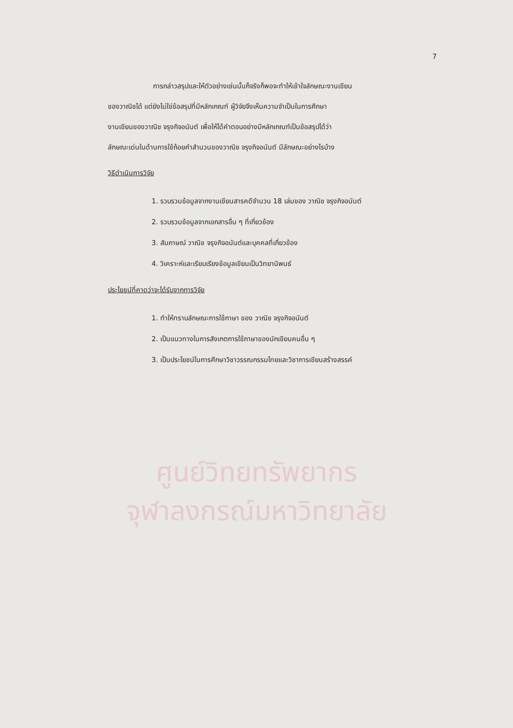7
การกล่าวสรุปและให้ตัวอย่างเช่นนั้นก็จริงก็พอจะทำให้เข้าใจลักษณะงานเขียน
ของวาณิชได้ แต่ยังไม่ใช่ข้อสรุปที่มีหลักเกณฑ์ ผู้วิจัยจึงเห็นความจำเป็นในการศึกษา
งานเขียนของวาณิช จรุงกิจอนันต์ เพื่อให้ได้คำตอบอย่างมีหลักเกณฑ์เป็นข้อสรุปได้ว่า
ลักษณะเด่นในด้านการใช้ถ้อยคำสำนวนของวาณิช จรุงกิจอนันต์ มีลักษณะอย่างไรบ้าง
วิธีดำเนินการวิจัย
1. รวบรวมข้อมูลจากงานเขียนสารคดีจำนวน 18 เล่มของ วาณิช จรุงกิจอนันต์
2. รวบรวมข้อมูลจากเอกสารอื่น ๆ ที่เกี่ยวข้อง
3. สัมภาษณ์ วาณิช จรุงกิจอนันต์และบุคคลที่เกี่ยวข้อง
4. วิเคราะห์และเรียบเรียงข้อมูลเขียนเป็นวิทยานิพนธ์
ประโยชน์ที่คาดว่าจะได้รับจากการวิจัย
1. ทำให้ทราบลักษณะการใช้ภาษา ของ วาณิช จรุงกิจอนันต์
2. เป็นแนวทางในการสังเกตการใช้ภาษาของนักเขียนคนอื่น ๆ
3. เป็นประโยชน์ในการศึกษาวิชาวรรณกรรมไทยและวิชาการเขียนสร้างสรรค์
ศูนย์วิทยทรัพยากร
จุฬาลงกรณ์มหาวิทยาลัย